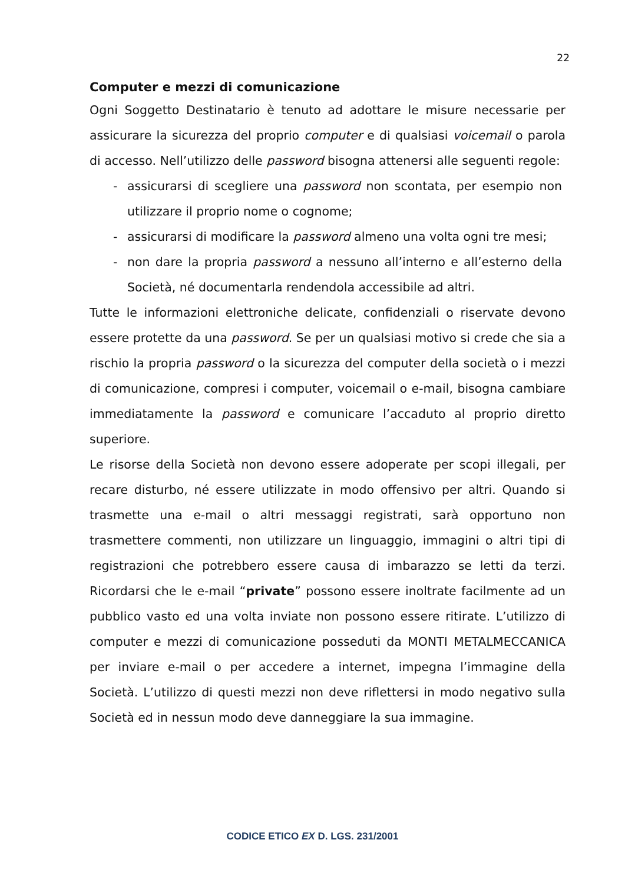22
Computer e mezzi di comunicazione
Ogni Soggetto Destinatario è tenuto ad adottare le misure necessarie per assicurare la sicurezza del proprio computer e di qualsiasi voicemail o parola di accesso. Nell’utilizzo delle password bisogna attenersi alle seguenti regole:
- assicurarsi di scegliere una password non scontata, per esempio non utilizzare il proprio nome o cognome;
- assicurarsi di modificare la password almeno una volta ogni tre mesi;
- non dare la propria password a nessuno all’interno e all’esterno della Società, né documentarla rendendola accessibile ad altri.
Tutte le informazioni elettroniche delicate, confidenziali o riservate devono essere protette da una password. Se per un qualsiasi motivo si crede che sia a rischio la propria password o la sicurezza del computer della società o i mezzi di comunicazione, compresi i computer, voicemail o e-mail, bisogna cambiare immediatamente la password e comunicare l’accaduto al proprio diretto superiore.
Le risorse della Società non devono essere adoperate per scopi illegali, per recare disturbo, né essere utilizzate in modo offensivo per altri. Quando si trasmette una e-mail o altri messaggi registrati, sarà opportuno non trasmettere commenti, non utilizzare un linguaggio, immagini o altri tipi di registrazioni che potrebbero essere causa di imbarazzo se letti da terzi. Ricordarsi che le e-mail “private” possono essere inoltrate facilmente ad un pubblico vasto ed una volta inviate non possono essere ritirate. L’utilizzo di computer e mezzi di comunicazione posseduti da MONTI METALMECCANICA per inviare e-mail o per accedere a internet, impegna l’immagine della Società. L’utilizzo di questi mezzi non deve riflettersi in modo negativo sulla Società ed in nessun modo deve danneggiare la sua immagine.
CODICE ETICO EX D. LGS. 231/2001